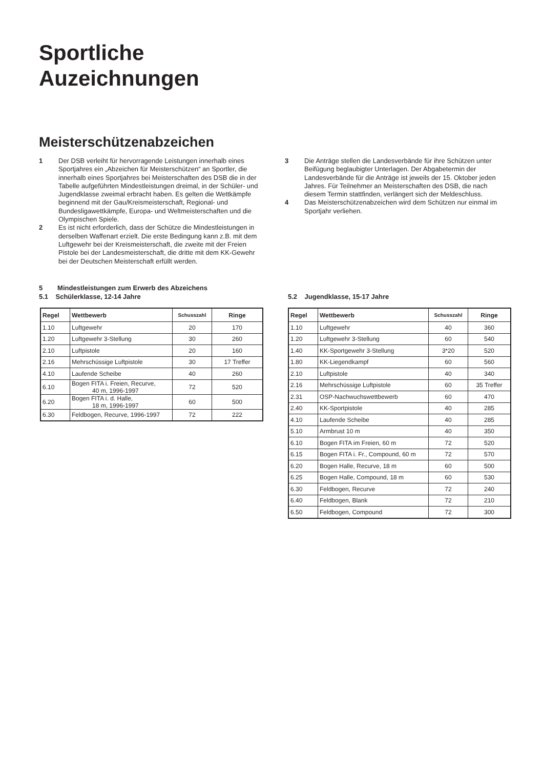Sportliche
Auzeichnungen
Meisterschützenabzeichen
1 Der DSB verleiht für hervorragende Leistungen innerhalb eines Sportjahres ein „Abzeichen für Meisterschützen“ an Sportler, die innerhalb eines Sportjahres bei Meisterschaften des DSB die in der Tabelle aufgeführten Mindestleistungen dreimal, in der Schüler- und Jugendklasse zweimal erbracht haben. Es gelten die Wettkämpfe beginnend mit der Gau/Kreismeisterschaft, Regional- und Bundesligawettkämpfe, Europa- und Weltmeisterschaften und die Olympischen Spiele.
2 Es ist nicht erforderlich, dass der Schütze die Mindestleistungen in derselben Waffenart erzielt. Die erste Bedingung kann z.B. mit dem Luftgewehr bei der Kreismeisterschaft, die zweite mit der Freien Pistole bei der Landesmeisterschaft, die dritte mit dem KK-Gewehr bei der Deutschen Meisterschaft erfüllt werden.
3 Die Anträge stellen die Landesverbände für ihre Schützen unter Beifügung beglaubigter Unterlagen. Der Abgabetermin der Landesverbände für die Anträge ist jeweils der 15. Oktober jeden Jahres. Für Teilnehmer an Meisterschaften des DSB, die nach diesem Termin stattfinden, verlängert sich der Meldeschluss.
4 Das Meisterschützenabzeichen wird dem Schützen nur einmal im Sportjahr verliehen.
5 Mindestleistungen zum Erwerb des Abzeichens
5.1 Schülerklasse, 12-14 Jahre
5.2 Jugendklasse, 15-17 Jahre
| Regel | Wettbewerb | Schusszahl | Ringe |
| --- | --- | --- | --- |
| 1.10 | Luftgewehr | 20 | 170 |
| 1.20 | Luftgewehr 3-Stellung | 30 | 260 |
| 2.10 | Luftpistole | 20 | 160 |
| 2.16 | Mehrschüssige Luftpistole | 30 | 17 Treffer |
| 4.10 | Laufende Scheibe | 40 | 260 |
| 6.10 | Bogen FITA i. Freien, Recurve, 40 m, 1996-1997 | 72 | 520 |
| 6.20 | Bogen FITA i. d. Halle, 18 m, 1996-1997 | 60 | 500 |
| 6.30 | Feldbogen, Recurve, 1996-1997 | 72 | 222 |
| Regel | Wettbewerb | Schusszahl | Ringe |
| --- | --- | --- | --- |
| 1.10 | Luftgewehr | 40 | 360 |
| 1.20 | Luftgewehr 3-Stellung | 60 | 540 |
| 1.40 | KK-Sportgewehr 3-Stellung | 3*20 | 520 |
| 1.80 | KK-Liegendkampf | 60 | 560 |
| 2.10 | Luftpistole | 40 | 340 |
| 2.16 | Mehrschüssige Luftpistole | 60 | 35 Treffer |
| 2.31 | OSP-Nachwuchswettbewerb | 60 | 470 |
| 2.40 | KK-Sportpistole | 40 | 285 |
| 4.10 | Laufende Scheibe | 40 | 285 |
| 5.10 | Armbrust 10 m | 40 | 350 |
| 6.10 | Bogen FITA im Freien, 60 m | 72 | 520 |
| 6.15 | Bogen FITA i. Fr., Compound, 60 m | 72 | 570 |
| 6.20 | Bogen Halle, Recurve, 18 m | 60 | 500 |
| 6.25 | Bogen Halle, Compound, 18 m | 60 | 530 |
| 6.30 | Feldbogen, Recurve | 72 | 240 |
| 6.40 | Feldbogen, Blank | 72 | 210 |
| 6.50 | Feldbogen, Compound | 72 | 300 |